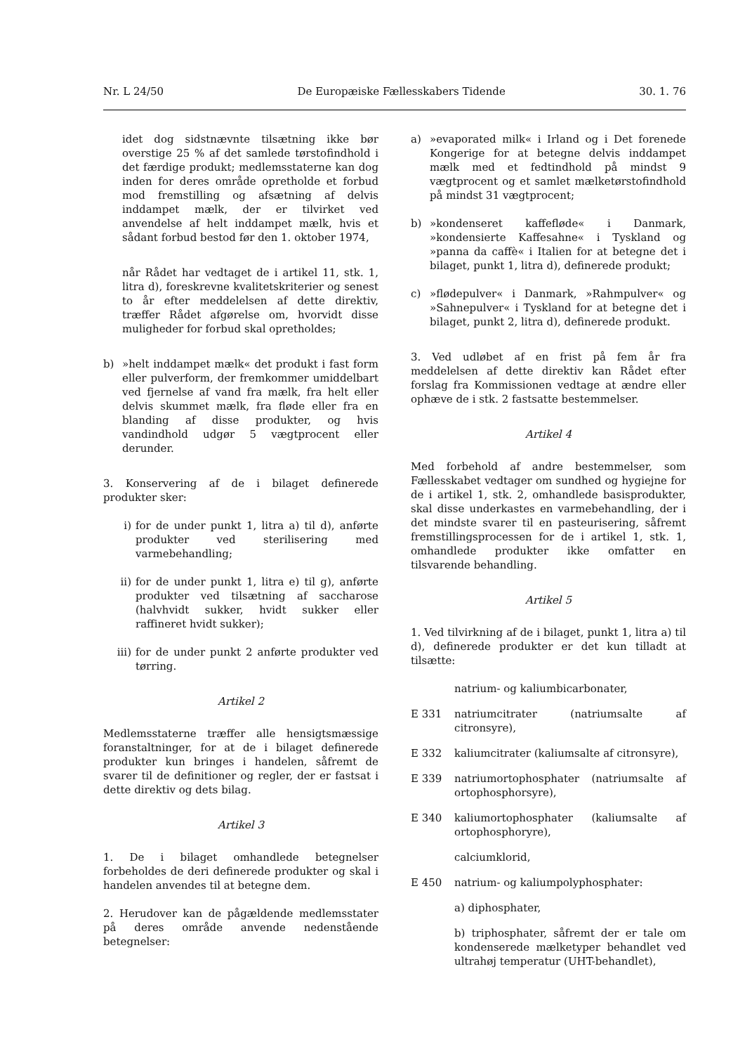Nr. L 24/50 De Europæiske Fællesskabers Tidende 30. 1. 76
idet dog sidstnævnte tilsætning ikke bør overstige 25 % af det samlede tørstofindhold i det færdige produkt; medlemsstaterne kan dog inden for deres område opretholde et forbud mod fremstilling og afsætning af delvis inddampet mælk, der er tilvirket ved anvendelse af helt inddampet mælk, hvis et sådant forbud bestod før den 1. oktober 1974,
når Rådet har vedtaget de i artikel 11, stk. 1, litra d), foreskrevne kvalitetskriterier og senest to år efter meddelelsen af dette direktiv, træffer Rådet afgørelse om, hvorvidt disse muligheder for forbud skal opretholdes;
b) »helt inddampet mælk« det produkt i fast form eller pulverform, der fremkommer umiddelbart ved fjernelse af vand fra mælk, fra helt eller delvis skummet mælk, fra fløde eller fra en blanding af disse produkter, og hvis vandindhold udgør 5 vægtprocent eller derunder.
3. Konservering af de i bilaget definerede produkter sker:
i) for de under punkt 1, litra a) til d), anførte produkter ved sterilisering med varmebehandling;
ii) for de under punkt 1, litra e) til g), anførte produkter ved tilsætning af saccharose (halvhvidt sukker, hvidt sukker eller raffineret hvidt sukker);
iii) for de under punkt 2 anførte produkter ved tørring.
Artikel 2
Medlemsstaterne træffer alle hensigtsmæssige foranstaltninger, for at de i bilaget definerede produkter kun bringes i handelen, såfremt de svarer til de definitioner og regler, der er fastsat i dette direktiv og dets bilag.
Artikel 3
1. De i bilaget omhandlede betegnelser forbeholdes de deri definerede produkter og skal i handelen anvendes til at betegne dem.
2. Herudover kan de pågældende medlemsstater på deres område anvende nedenstående betegnelser:
a) »evaporated milk« i Irland og i Det forenede Kongerige for at betegne delvis inddampet mælk med et fedtindhold på mindst 9 vægtprocent og et samlet mælketørstofindhold på mindst 31 vægtprocent;
b) »kondenseret kaffefløde« i Danmark, »kondensierte Kaffesahne« i Tyskland og »panna da caffè« i Italien for at betegne det i bilaget, punkt 1, litra d), definerede produkt;
c) »flødepulver« i Danmark, »Rahmpulver« og »Sahnepulver« i Tyskland for at betegne det i bilaget, punkt 2, litra d), definerede produkt.
3. Ved udløbet af en frist på fem år fra meddelelsen af dette direktiv kan Rådet efter forslag fra Kommissionen vedtage at ændre eller ophæve de i stk. 2 fastsatte bestemmelser.
Artikel 4
Med forbehold af andre bestemmelser, som Fællesskabet vedtager om sundhed og hygiejne for de i artikel 1, stk. 2, omhandlede basisprodukter, skal disse underkastes en varmebehandling, der i det mindste svarer til en pasteurisering, såfremt fremstillingsprocessen for de i artikel 1, stk. 1, omhandlede produkter ikke omfatter en tilsvarende behandling.
Artikel 5
1. Ved tilvirkning af de i bilaget, punkt 1, litra a) til d), definerede produkter er det kun tilladt at tilsætte:
natrium- og kaliumbicarbonater,
E 331 natriumcitrater (natriumsalte af citronsyre),
E 332 kaliumcitrater (kaliumsalte af citronsyre),
E 339 natriumortophosphater (natriumsalte af ortophosphorsyre),
E 340 kaliumortophosphater (kaliumsalte af ortophosphoryre),
calciumklorid,
E 450 natrium- og kaliumpolyphosphater:
a) diphosphater,
b) triphosphater, såfremt der er tale om kondenserede mælketyper behandlet ved ultrahøj temperatur (UHT-behandlet),